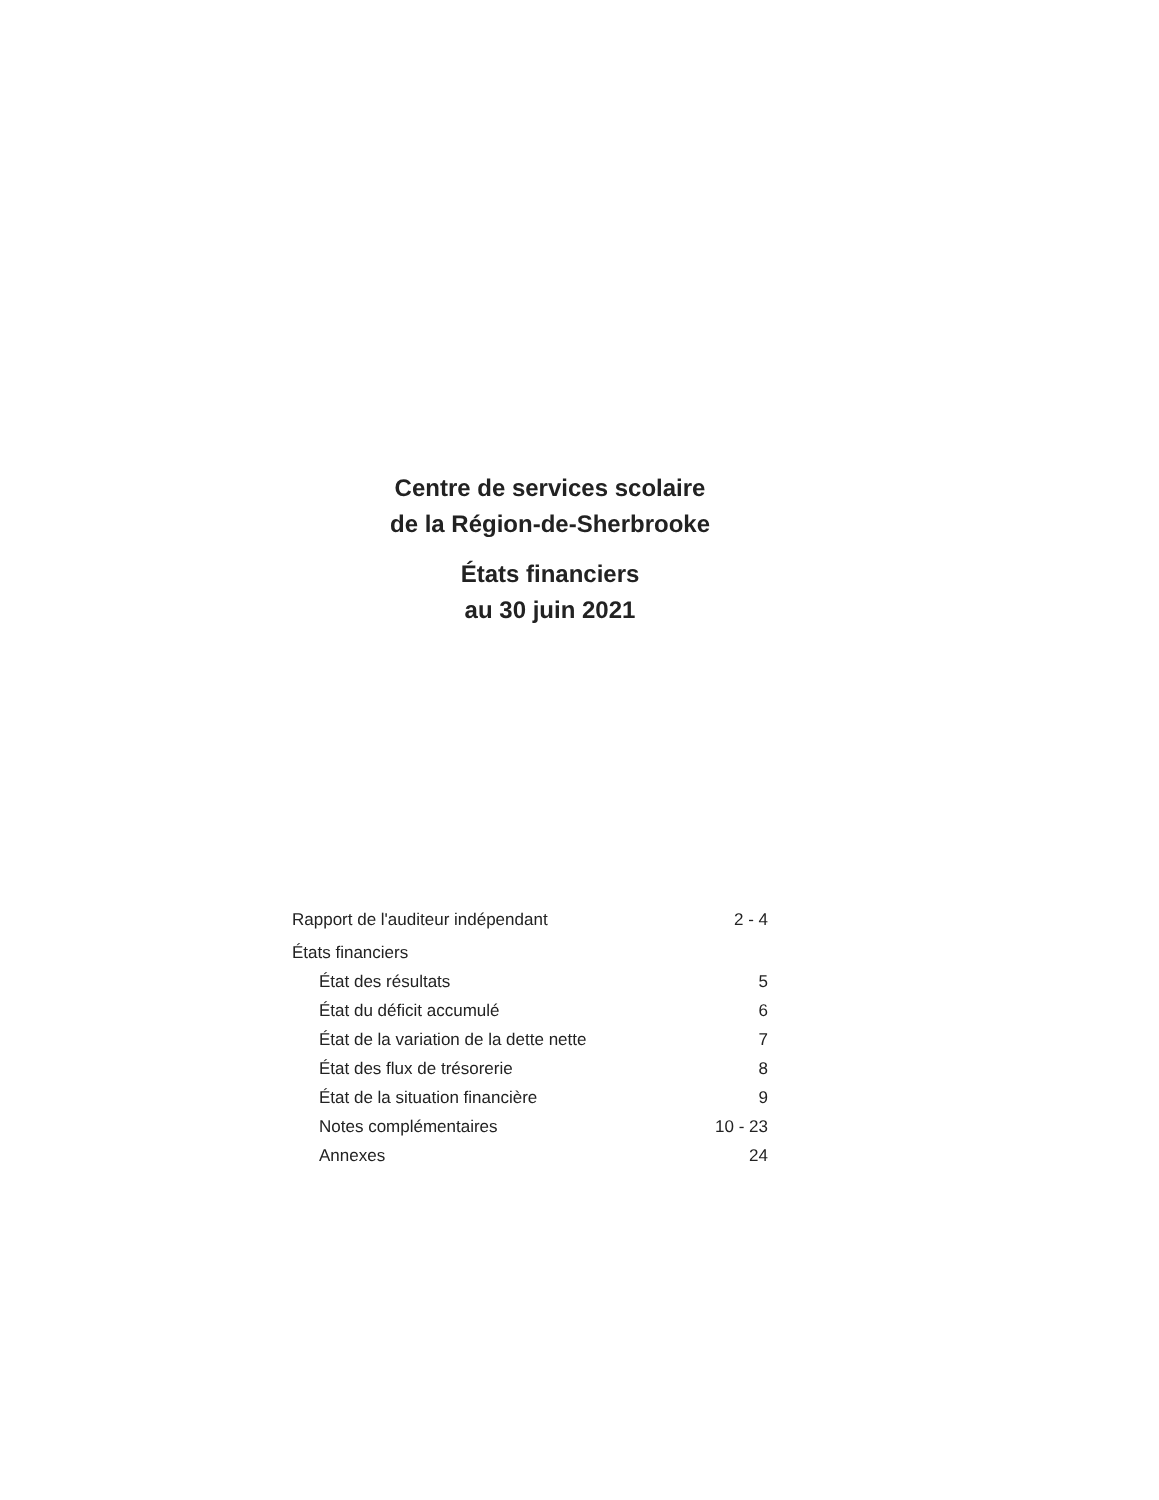Centre de services scolaire
de la Région-de-Sherbrooke
États financiers
au 30 juin 2021
| Rapport de l'auditeur indépendant | 2 - 4 |
| États financiers | |
| État des résultats | 5 |
| État du déficit accumulé | 6 |
| État de la variation de la dette nette | 7 |
| État des flux de trésorerie | 8 |
| État de la situation financière | 9 |
| Notes complémentaires | 10 - 23 |
| Annexes | 24 |